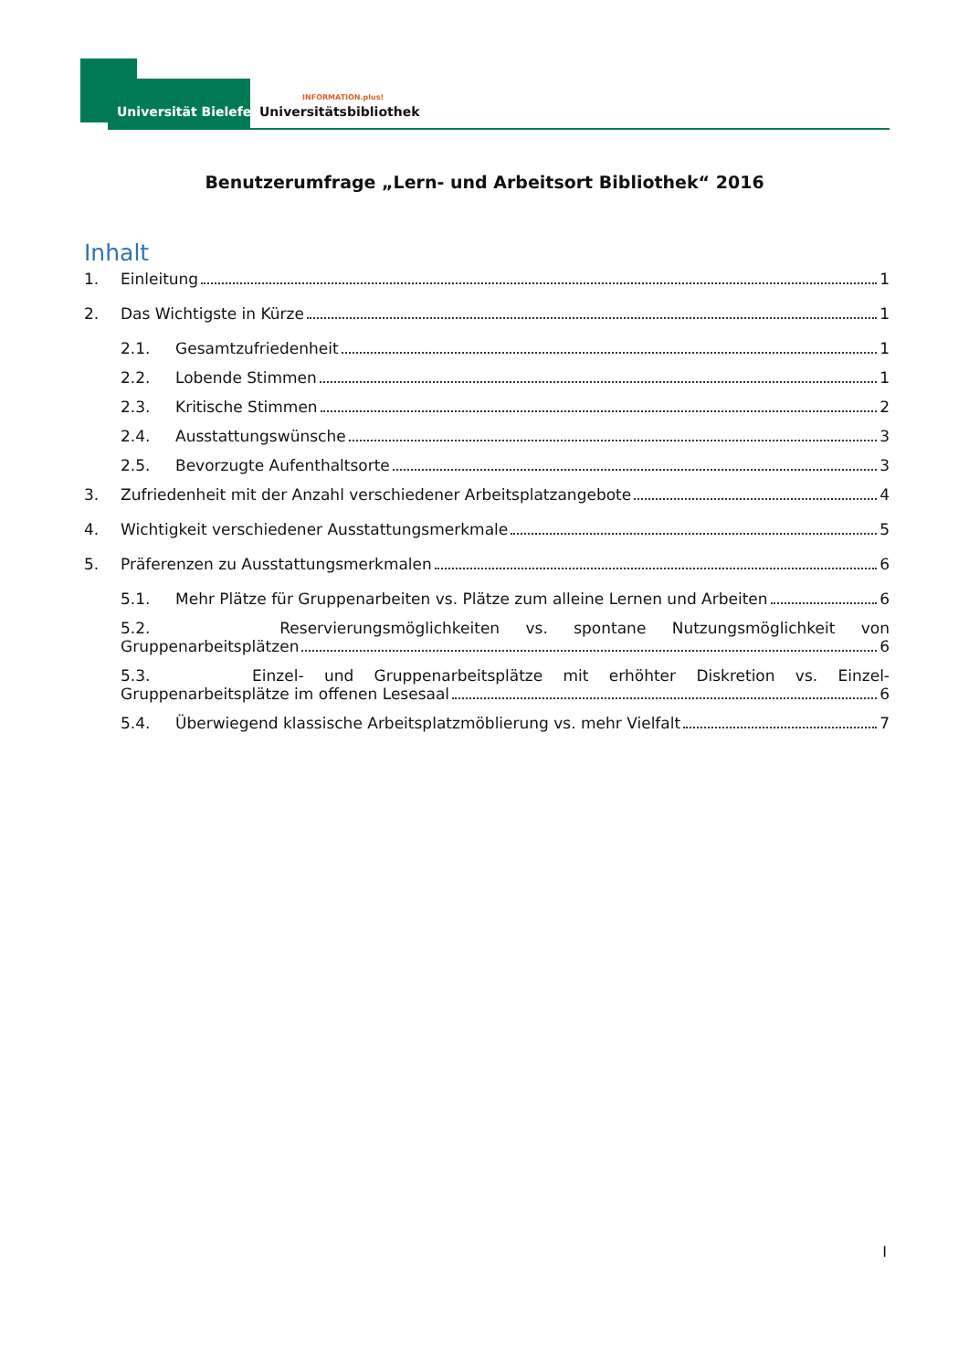Universität Bielefeld
INFORMATION.plus!
Universitätsbibliothek
Benutzerumfrage „Lern- und Arbeitsort Bibliothek“ 2016
Inhalt
1. Einleitung 1
2. Das Wichtigste in Kürze 1
2.1. Gesamtzufriedenheit 1
2.2. Lobende Stimmen 1
2.3. Kritische Stimmen 2
2.4. Ausstattungswünsche 3
2.5. Bevorzugte Aufenthaltsorte 3
3. Zufriedenheit mit der Anzahl verschiedener Arbeitsplatzangebote 4
4. Wichtigkeit verschiedener Ausstattungsmerkmale 5
5. Präferenzen zu Ausstattungsmerkmalen 6
5.1. Mehr Plätze für Gruppenarbeiten vs. Plätze zum alleine Lernen und Arbeiten 6
5.2. Reservierungsmöglichkeiten vs. spontane Nutzungsmöglichkeit von
Gruppenarbeitsplätzen 6
5.3. Einzel- und Gruppenarbeitsplätze mit erhöhter Diskretion vs. Einzel-
Gruppenarbeitsplätze im offenen Lesesaal 6
5.4. Überwiegend klassische Arbeitsplatzmöblierung vs. mehr Vielfalt 7
I